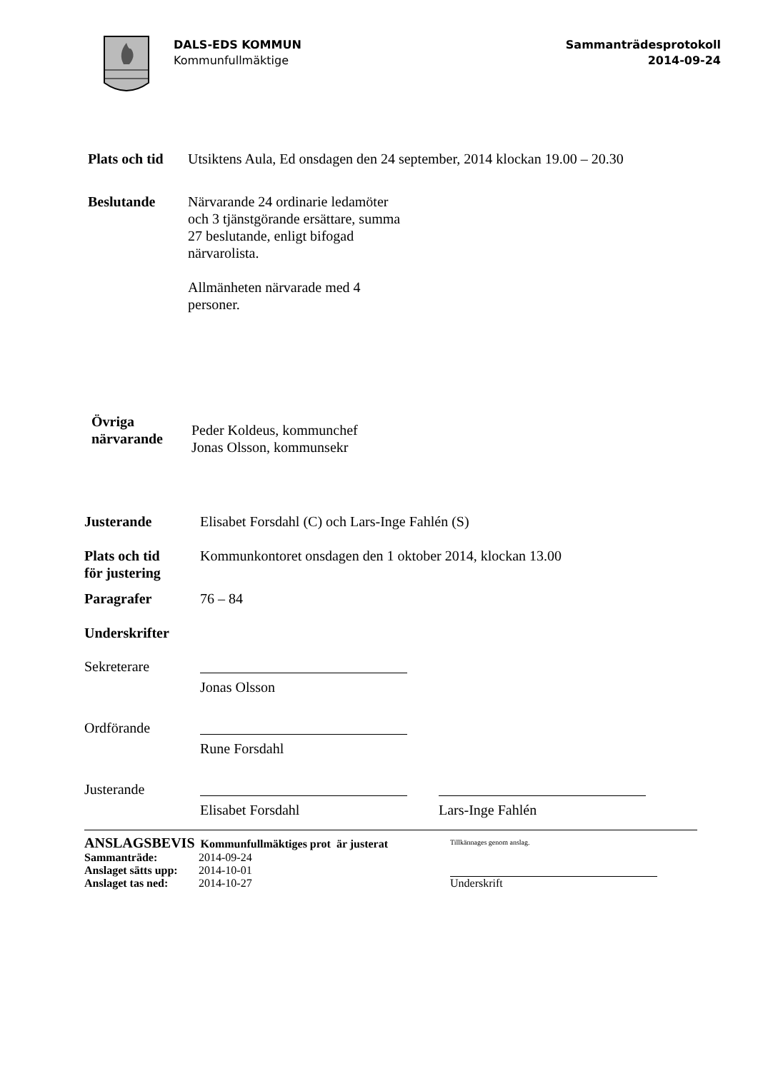DALS-EDS KOMMUN
Kommunfullmäktige
Sammanträdesprotokoll
2014-09-24
Plats och tid
Utsiktens Aula, Ed onsdagen den 24 september, 2014 klockan 19.00 – 20.30
Beslutande Närvarande 24 ordinarie ledamöter
och 3 tjänstgörande ersättare, summa
27 beslutande, enligt bifogad
närvarolista.
Allmänheten närvarade med 4
personer.
Övriga
närvarande
Peder Koldeus, kommunchef
Jonas Olsson, kommunsekr
Justerande Elisabet Forsdahl (C) och Lars-Inge Fahlén (S)
Plats och tid
för justering
Kommunkontoret onsdagen den 1 oktober 2014, klockan 13.00
Paragrafer 76 – 84
Underskrifter
Sekreterare
Jonas Olsson
Ordförande
Rune Forsdahl
Justerande
Elisabet Forsdahl Lars-Inge Fahlén
ANSLAGSBEVIS Kommunfullmäktiges prot är justerat
Sammanträde: 2014-09-24
Anslaget sätts upp: 2014-10-01
Anslaget tas ned: 2014-10-27
Tillkännages genom anslag.
Underskrift